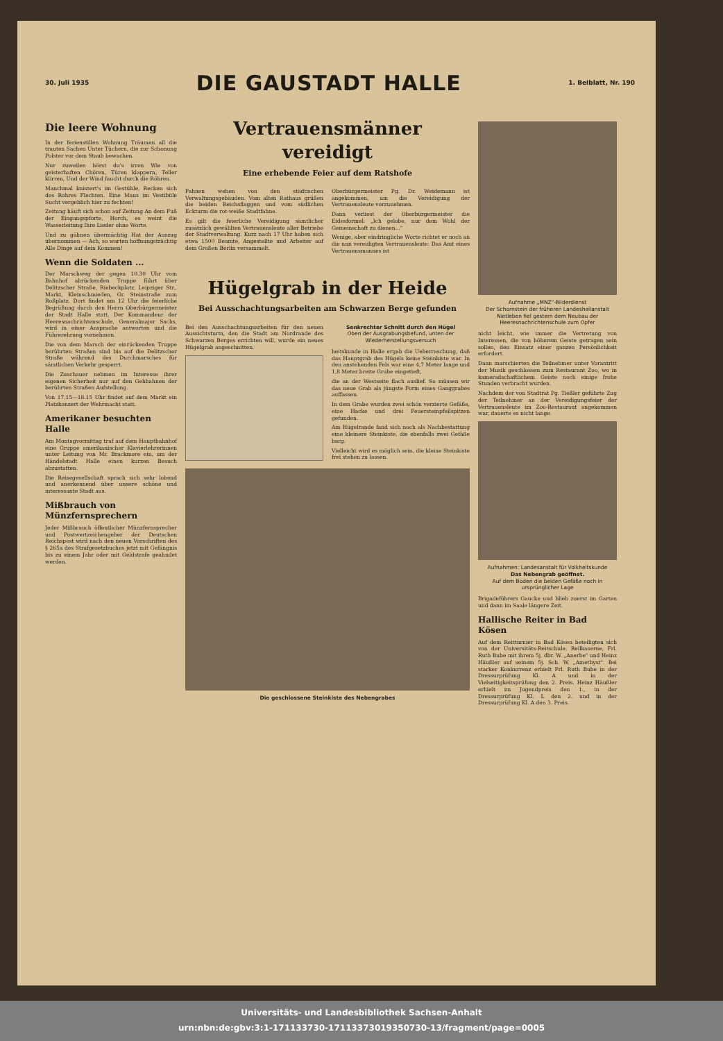30. Juli 1935
DIE GAUSTADT HALLE
1. Beiblatt, Nr. 190
Die leere Wohnung
In der ferienstillen Wohnung Träumen all die trauten Sachen Unter Tüchern, die zur Schonung Polster vor dem Staub bewachen.
Nur zuweilen hörst du's irren Wie von geisterhaften Chören, Türen klappern, Teller klirren, Und der Wind faucht durch die Röhren.
Manchmal knistert's im Gestühle, Recken sich des Rohres Flechten. Eine Maus im Vestibüle Sucht vergeblich hier zu fechten!
Zeitung häuft sich schon auf Zeitung An dem Fuß der Eingangspforte, Horch, es weint die Wasserleitung Ihre Lieder ohne Worte.
Und zu gähnen übermächtig Hat der Auszug übernommen — Ach, so warten hoffnungsträchtig Alle Dinge auf dein Kommen!
Wenn die Soldaten ...
Der Marschweg der gegen 10.30 Uhr vom Bahnhof abrückenden Truppe führt über Delitzscher Straße, Riebeckplatz, Leipziger Str., Markt, Kleinschmieden, Gr. Steinstraße zum Roßplatz. Dort findet um 12 Uhr die feierliche Begrüßung durch den Herrn Oberbürgermeister der Stadt Halle statt. Der Kommandeur der Heeresnachrichtenschule, Generalmajor Sachs, wird in einer Ansprache antworten und die Führerehrung vornehmen.
Die von dem Marsch der einrückenden Truppe berührten Straßen sind bis auf die Delitzscher Straße während des Durchmarsches für sämtlichen Verkehr gesperrt.
Die Zuschauer nehmen im Interesse ihrer eigenen Sicherheit nur auf den Gehbahnen der berührten Straßen Aufstellung.
Von 17.15—18.15 Uhr findet auf dem Markt ein Platzkonzert der Wehrmacht statt.
Amerikaner besuchten Halle
Am Montagvormittag traf auf dem Hauptbahnhof eine Gruppe amerikanischer Klavierlehrerinnen unter Leitung von Mr. Brackmore ein, um der Händelstadt Halle einen kurzen Besuch abzustatten.
Die Reisegesellschaft sprach sich sehr lobend und anerkennend über unsere schöne und interessante Stadt aus.
Mißbrauch von Münzfernsprechern
Jeder Mißbrauch öffentlicher Münzfernsprecher und Postwertzeichengeber der Deutschen Reichspost wird nach den neuen Vorschriften des § 265a des Strafgesetzbuches jetzt mit Gefängnis bis zu einem Jahr oder mit Geldstrafe geahndet werden.
Vertrauensmänner vereidigt
Eine erhebende Feier auf dem Ratshofe
Fahnen wehen von den städtischen Verwaltungsgebäuden. Vom alten Rathaus grüßen die beiden Reichsflaggen und vom südlichen Eckturm die rot-weiße Stadtfahne.
Es gilt die feierliche Vereidigung sämtlicher zusätzlich gewählten Vertrauensleute aller Betriebe der Stadtverwaltung. Kurz nach 17 Uhr haben sich etwa 1500 Beamte, Angestellte und Arbeiter auf dem Großen Berlin versammelt.
Oberbürgermeister Pg. Dr. Weidemann ist angekommen, um die Vereidigung der Vertrauensleute vorzunehmen.
Dann verliest der Oberbürgermeister die Eidesformel: „Ich gelobe, nur dem Wohl der Gemeinschaft zu dienen..."
Wenige, aber eindringliche Worte richtet er noch an die nun vereidigten Vertrauensleute: Das Amt eines Vertrauensmannes ist
Hügelgrab in der Heide
Bei Ausschachtungsarbeiten am Schwarzen Berge gefunden
Bei den Ausschachtungsarbeiten für den neuen Aussichtsturm, den die Stadt am Nordrande des Schwarzen Berges errichten will, wurde ein neues Hügelgrab angeschnitten.
Senkrechter Schnitt durch den Hügel
Oben der Ausgrabungsbefund, unten der Wiederherstellungsversuch
heitskunde in Halle ergab die Ueberraschung, daß das Hauptgrab des Hügels keine Steinkiste war. In den anstehenden Fels war eine 4,7 Meter lange und 1,8 Meter breite Grube eingetieft,
die an der Westseite flach auslief. So müssen wir das neue Grab als jüngste Form eines Ganggrabes auffassen.
In dem Grabe wurden zwei schön verzierte Gefäße, eine Hacke und drei Feuersteinpfeilspitzen gefunden.
Am Hügelrande fand sich noch als Nachbestattung eine kleinere Steinkiste, die ebenfalls zwei Gefäße barg.
Vielleicht wird es möglich sein, die kleine Steinkiste frei stehen zu lassen.
Die geschlossene Steinkiste des Nebengrabes
Aufnahme „MNZ"-Bilderdienst
Der Schornstein der früheren Landesheilanstalt Nietleben fiel gestern dem Neubau der Heeresnachrichtenschule zum Opfer
nicht leicht, wie immer die Vertretung von Interessen, die von höherem Geiste getragen sein sollen, den Einsatz einer ganzen Persönlichkeit erfordert.
Dann marschierten die Teilnehmer unter Vorantritt der Musik geschlossen zum Restaurant Zoo, wo in kameradschaftlichem Geiste noch einige frohe Stunden verbracht wurden.
Nachdem der von Stadtrat Pg. Tießler geführte Zug der Teilnehmer an der Vereidigungsfeier der Vertrauensleute im Zoo-Restaurant angekommen war, dauerte es nicht lange.
Aufnahmen: Landesanstalt für Volkheitskunde
Das Nebengrab geöffnet.
Auf dem Boden die beiden Gefäße noch in ursprünglicher Lage
Brigadeführers Gaucke und blieb zuerst im Garten und dann im Saale längere Zeit.
Hallische Reiter in Bad Kösen
Auf dem Reitturnier in Bad Kösen beteiligten sich von der Universitäts-Reitschule, Reilkaserne, Frl. Ruth Bube mit ihrem 5j. dbr. W. „Anerbe" und Heinz Häußler auf seinem 5j. Sch. W. „Amethyst". Bei starker Konkurrenz erhielt Frl. Ruth Bube in der Dressurprüfung Kl. A und in der Vielseitigkeitsprüfung den 2. Preis. Heinz Häußler erhielt im Jugendpreis den 1., in der Dressurprüfung Kl. L den 2. und in der Dressurprüfung Kl. A den 3. Preis.
Universitäts- und Landesbibliothek Sachsen-Anhalt
urn:nbn:de:gbv:3:1-171133730-17113373019350730-13/fragment/page=0005